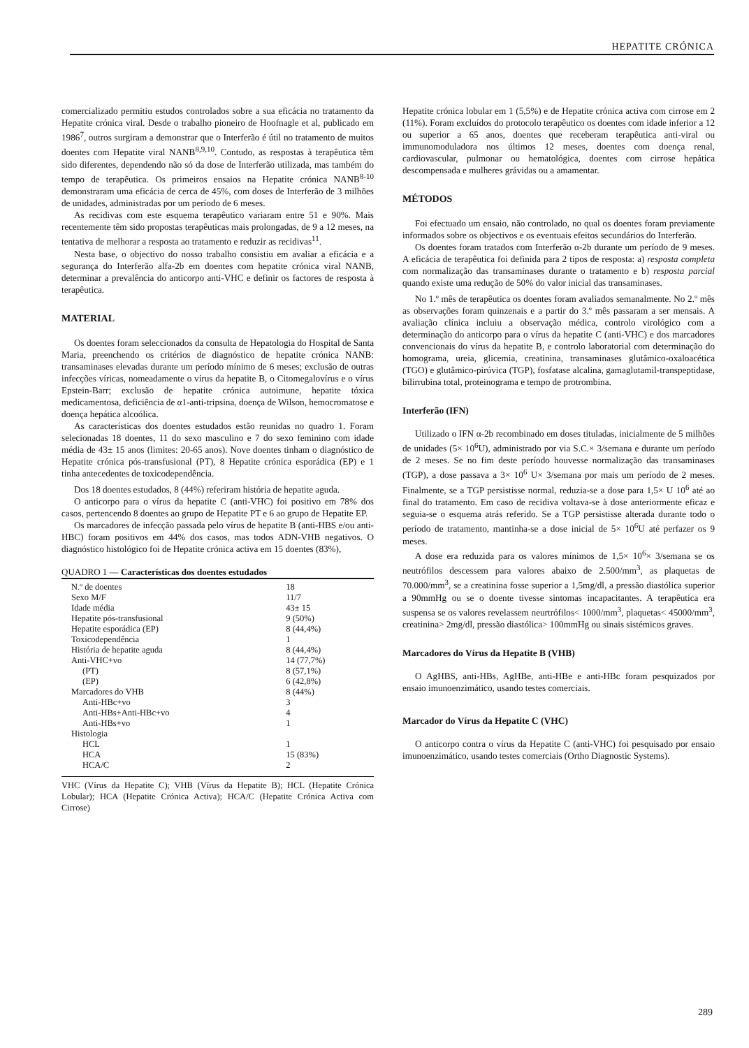HEPATITE CRÓNICA
comercializado permitiu estudos controlados sobre a sua eficácia no tratamento da Hepatite crónica viral. Desde o trabalho pioneiro de Hoofnagle et al, publicado em 1986<sup>7</sup>, outros surgiram a demonstrar que o Interferão é útil no tratamento de muitos doentes com Hepatite viral NANB<sup>8,9,10</sup>. Contudo, as respostas à terapêutica têm sido diferentes, dependendo não só da dose de Interferão utilizada, mas também do tempo de terapêutica. Os primeiros ensaios na Hepatite crónica NANB<sup>8-10</sup> demonstraram uma eficácia de cerca de 45%, com doses de Interferão de 3 milhões de unidades, administradas por um período de 6 meses.
As recidivas com este esquema terapêutico variaram entre 51 e 90%. Mais recentemente têm sido propostas terapêuticas mais prolongadas, de 9 a 12 meses, na tentativa de melhorar a resposta ao tratamento e reduzir as recidivas<sup>11</sup>.
Nesta base, o objectivo do nosso trabalho consistiu em avaliar a eficácia e a segurança do Interferão alfa-2b em doentes com hepatite crónica viral NANB, determinar a prevalência do anticorpo anti-VHC e definir os factores de resposta à terapêutica.
MATERIAL
Os doentes foram seleccionados da consulta de Hepatologia do Hospital de Santa Maria, preenchendo os critérios de diagnóstico de hepatite crónica NANB: transaminases elevadas durante um período mínimo de 6 meses; exclusão de outras infecções víricas, nomeadamente o vírus da hepatite B, o Citomegalovírus e o vírus Epstein-Barr; exclusão de hepatite crónica autoimune, hepatite tóxica medicamentosa, deficiência de α1-anti-tripsina, doença de Wilson, hemocromatose e doença hepática alcoólica.
As características dos doentes estudados estão reunidas no quadro 1. Foram selecionadas 18 doentes, 11 do sexo masculino e 7 do sexo feminino com idade média de 43± 15 anos (limites: 20-65 anos). Nove doentes tinham o diagnóstico de Hepatite crónica pós-transfusional (PT), 8 Hepatite crónica esporádica (EP) e 1 tinha antecedentes de toxicodependência.
Dos 18 doentes estudados, 8 (44%) referiram história de hepatite aguda.
O anticorpo para o vírus da hepatite C (anti-VHC) foi positivo em 78% dos casos, pertencendo 8 doentes ao grupo de Hepatite PT e 6 ao grupo de Hepatite EP.
Os marcadores de infecção passada pelo vírus de hepatite B (anti-HBS e/ou anti-HBC) foram positivos em 44% dos casos, mas todos ADN-VHB negativos. O diagnóstico histológico foi de Hepatite crónica activa em 15 doentes (83%),
QUADRO 1 — Características dos doentes estudados
| N.º de doentes | 18 |
| Sexo M/F | 11/7 |
| Idade média | 43± 15 |
| Hepatite pós-transfusional | 9 (50%) |
| Hepatite esporádica (EP) | 8 (44,4%) |
| Toxicodependência | 1 |
| História de hepatite aguda | 8 (44,4%) |
| Anti-VHC+vo | 14 (77,7%) |
| (PT) | 8 (57,1%) |
| (EP) | 6 (42,8%) |
| Marcadores do VHB | 8 (44%) |
| Anti-HBc+vo | 3 |
| Anti-HBs+Anti-HBc+vo | 4 |
| Anti-HBs+vo | 1 |
| Histologia | |
| HCL | 1 |
| HCA | 15 (83%) |
| HCA/C | 2 |
VHC (Vírus da Hepatite C); VHB (Vírus da Hepatite B); HCL (Hepatite Crónica Lobular); HCA (Hepatite Crónica Activa); HCA/C (Hepatite Crónica Activa com Cirrose)
Hepatite crónica lobular em 1 (5,5%) e de Hepatite crónica activa com cirrose em 2 (11%). Foram excluídos do protocolo terapêutico os doentes com idade inferior a 12 ou superior a 65 anos, doentes que receberam terapêutica anti-viral ou immunomoduladora nos últimos 12 meses, doentes com doença renal, cardiovascular, pulmonar ou hematológica, doentes com cirrose hepática descompensada e mulheres grávidas ou a amamentar.
MÉTODOS
Foi efectuado um ensaio, não controlado, no qual os doentes foram previamente informados sobre os objectivos e os eventuais efeitos secundários do Interferão.
Os doentes foram tratados com Interferão α-2b durante um período de 9 meses. A eficácia de terapêutica foi definida para 2 tipos de resposta: a) resposta completa com normalização das transaminases durante o tratamento e b) resposta parcial quando existe uma redução de 50% do valor inicial das transaminases.
No 1.º mês de terapêutica os doentes foram avaliados semanalmente. No 2.º mês as observações foram quinzenais e a partir do 3.º mês passaram a ser mensais. A avaliação clínica incluiu a observação médica, controlo virológico com a determinação do anticorpo para o vírus da hepatite C (anti-VHC) e dos marcadores convencionais do vírus da hepatite B, e controlo laboratorial com determinação do homograma, ureia, glicemia, creatinina, transaminases glutâmico-oxaloacética (TGO) e glutâmico-pirúvica (TGP), fosfatase alcalina, gamaglutamil-transpeptidase, bilirrubina total, proteinograma e tempo de protrombina.
Interferão (IFN)
Utilizado o IFN α-2b recombinado em doses tituladas, inicialmente de 5 milhões de unidades (5× 10<sup>6</sup>U), administrado por via S.C.× 3/semana e durante um período de 2 meses. Se no fim deste período houvesse normalização das transaminases (TGP), a dose passava a 3× 10<sup>6</sup> U× 3/semana por mais um período de 2 meses. Finalmente, se a TGP persistisse normal, reduzia-se a dose para 1,5× U 10<sup>6</sup> até ao final do tratamento. Em caso de recidiva voltava-se à dose anteriormente eficaz e seguia-se o esquema atrás referido. Se a TGP persistisse alterada durante todo o período de tratamento, mantinha-se a dose inicial de 5× 10<sup>6</sup>U até perfazer os 9 meses.
A dose era reduzida para os valores mínimos de 1,5× 10<sup>6</sup>× 3/semana se os neutrófilos descessem para valores abaixo de 2.500/mm<sup>3</sup>, as plaquetas de 70.000/mm<sup>3</sup>, se a creatinina fosse superior a 1,5mg/dl, a pressão diastólica superior a 90mmHg ou se o doente tivesse sintomas incapacitantes. A terapêutica era suspensa se os valores revelassem neurtrófilos< 1000/mm<sup>3</sup>, plaquetas< 45000/mm<sup>3</sup>, creatinina> 2mg/dl, pressão diastólica> 100mmHg ou sinais sistémicos graves.
Marcadores do Vírus da Hepatite B (VHB)
O AgHBS, anti-HBs, AgHBe, anti-HBe e anti-HBc foram pesquizados por ensaio imunoenzimático, usando testes comerciais.
Marcador do Vírus da Hepatite C (VHC)
O anticorpo contra o vírus da Hepatite C (anti-VHC) foi pesquisado por ensaio imunoenzimático, usando testes comerciais (Ortho Diagnostic Systems).
289